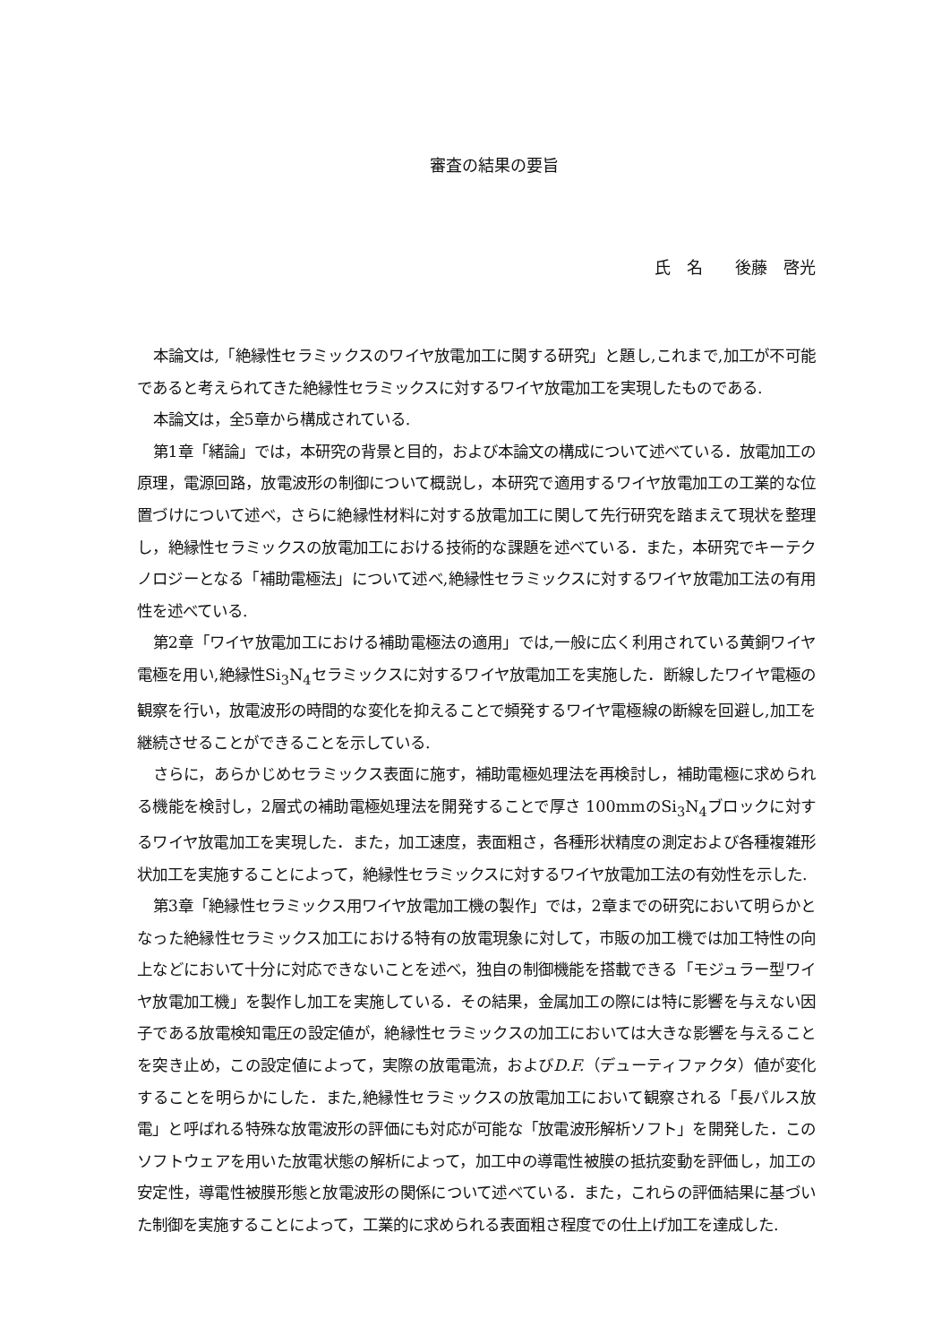審査の結果の要旨
氏　名　　後藤　啓光
本論文は,「絶縁性セラミックスのワイヤ放電加工に関する研究」と題し,これまで,加工が不可能であると考えられてきた絶縁性セラミックスに対するワイヤ放電加工を実現したものである.
本論文は，全5章から構成されている.
第1章「緒論」では，本研究の背景と目的，および本論文の構成について述べている．放電加工の原理，電源回路，放電波形の制御について概説し，本研究で適用するワイヤ放電加工の工業的な位置づけについて述べ，さらに絶縁性材料に対する放電加工に関して先行研究を踏まえて現状を整理し，絶縁性セラミックスの放電加工における技術的な課題を述べている．また，本研究でキーテクノロジーとなる「補助電極法」について述べ,絶縁性セラミックスに対するワイヤ放電加工法の有用性を述べている.
第2章「ワイヤ放電加工における補助電極法の適用」では,一般に広く利用されている黄銅ワイヤ電極を用い,絶縁性Si<sub>3</sub>N<sub>4</sub>セラミックスに対するワイヤ放電加工を実施した．断線したワイヤ電極の観察を行い，放電波形の時間的な変化を抑えることで頻発するワイヤ電極線の断線を回避し,加工を継続させることができることを示している.
さらに，あらかじめセラミックス表面に施す，補助電極処理法を再検討し，補助電極に求められる機能を検討し，2層式の補助電極処理法を開発することで厚さ 100mmのSi<sub>3</sub>N<sub>4</sub>ブロックに対するワイヤ放電加工を実現した．また，加工速度，表面粗さ，各種形状精度の測定および各種複雑形状加工を実施することによって，絶縁性セラミックスに対するワイヤ放電加工法の有効性を示した.
第3章「絶縁性セラミックス用ワイヤ放電加工機の製作」では，2章までの研究において明らかとなった絶縁性セラミックス加工における特有の放電現象に対して，市販の加工機では加工特性の向上などにおいて十分に対応できないことを述べ，独自の制御機能を搭載できる「モジュラー型ワイヤ放電加工機」を製作し加工を実施している．その結果，金属加工の際には特に影響を与えない因子である放電検知電圧の設定値が，絶縁性セラミックスの加工においては大きな影響を与えることを突き止め，この設定値によって，実際の放電電流，およびD.F.（デューティファクタ）値が変化することを明らかにした．また,絶縁性セラミックスの放電加工において観察される「長パルス放電」と呼ばれる特殊な放電波形の評価にも対応が可能な「放電波形解析ソフト」を開発した．このソフトウェアを用いた放電状態の解析によって，加工中の導電性被膜の抵抗変動を評価し，加工の安定性，導電性被膜形態と放電波形の関係について述べている．また，これらの評価結果に基づいた制御を実施することによって，工業的に求められる表面粗さ程度での仕上げ加工を達成した.